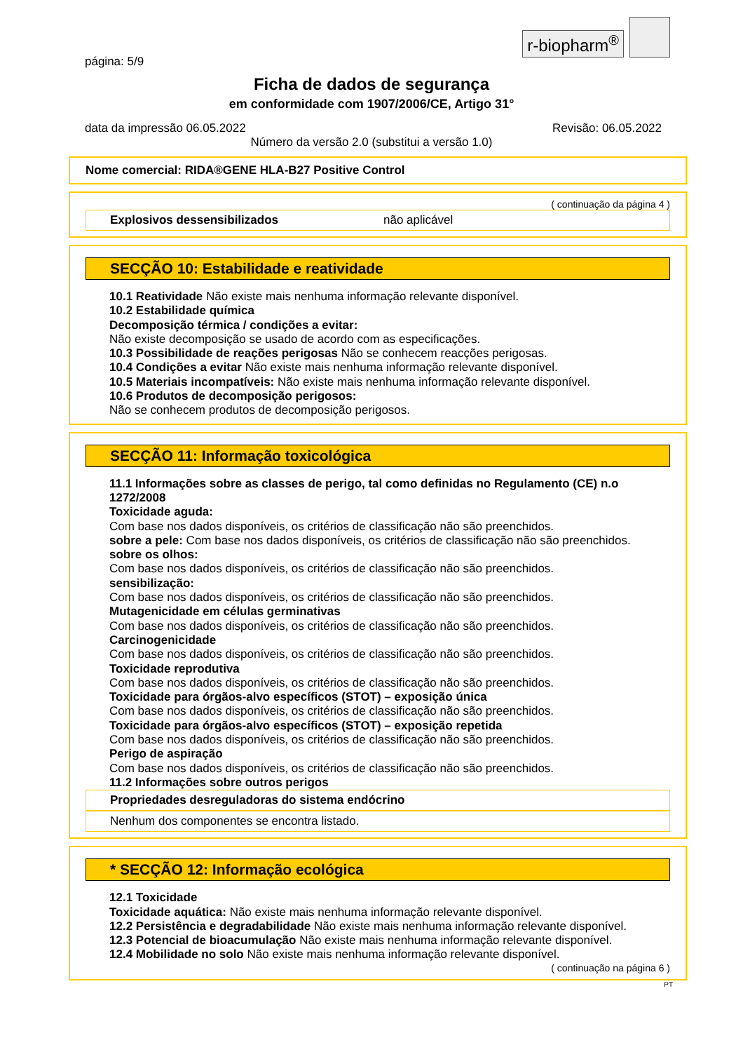r-biopharm<sup>®</sup>
página: 5/9
Ficha de dados de segurança
em conformidade com 1907/2006/CE, Artigo 31°
data da impressão 06.05.2022 Revisão: 06.05.2022
Número da versão 2.0 (substitui a versão 1.0)
Nome comercial: RIDA®GENE HLA-B27 Positive Control
( continuação da página 4 )
Explosivos dessensibilizados não aplicável
SECÇÃO 10: Estabilidade e reatividade
10.1 Reatividade Não existe mais nenhuma informação relevante disponível.
10.2 Estabilidade química
Decomposição térmica / condições a evitar:
Não existe decomposição se usado de acordo com as especificações.
10.3 Possibilidade de reações perigosas Não se conhecem reacções perigosas.
10.4 Condições a evitar Não existe mais nenhuma informação relevante disponível.
10.5 Materiais incompatíveis: Não existe mais nenhuma informação relevante disponível.
10.6 Produtos de decomposição perigosos:
Não se conhecem produtos de decomposição perigosos.
SECÇÃO 11: Informação toxicológica
11.1 Informações sobre as classes de perigo, tal como definidas no Regulamento (CE) n.o 1272/2008
Toxicidade aguda:
Com base nos dados disponíveis, os critérios de classificação não são preenchidos.
sobre a pele: Com base nos dados disponíveis, os critérios de classificação não são preenchidos.
sobre os olhos:
Com base nos dados disponíveis, os critérios de classificação não são preenchidos.
sensibilização:
Com base nos dados disponíveis, os critérios de classificação não são preenchidos.
Mutagenicidade em células germinativas
Com base nos dados disponíveis, os critérios de classificação não são preenchidos.
Carcinogenicidade
Com base nos dados disponíveis, os critérios de classificação não são preenchidos.
Toxicidade reprodutiva
Com base nos dados disponíveis, os critérios de classificação não são preenchidos.
Toxicidade para órgãos-alvo específicos (STOT) – exposição única
Com base nos dados disponíveis, os critérios de classificação não são preenchidos.
Toxicidade para órgãos-alvo específicos (STOT) – exposição repetida
Com base nos dados disponíveis, os critérios de classificação não são preenchidos.
Perigo de aspiração
Com base nos dados disponíveis, os critérios de classificação não são preenchidos.
11.2 Informações sobre outros perigos
Propriedades desreguladoras do sistema endócrino
Nenhum dos componentes se encontra listado.
* SECÇÃO 12: Informação ecológica
12.1 Toxicidade
Toxicidade aquática: Não existe mais nenhuma informação relevante disponível.
12.2 Persistência e degradabilidade Não existe mais nenhuma informação relevante disponível.
12.3 Potencial de bioacumulação Não existe mais nenhuma informação relevante disponível.
12.4 Mobilidade no solo Não existe mais nenhuma informação relevante disponível.
( continuação na página 6 )
PT